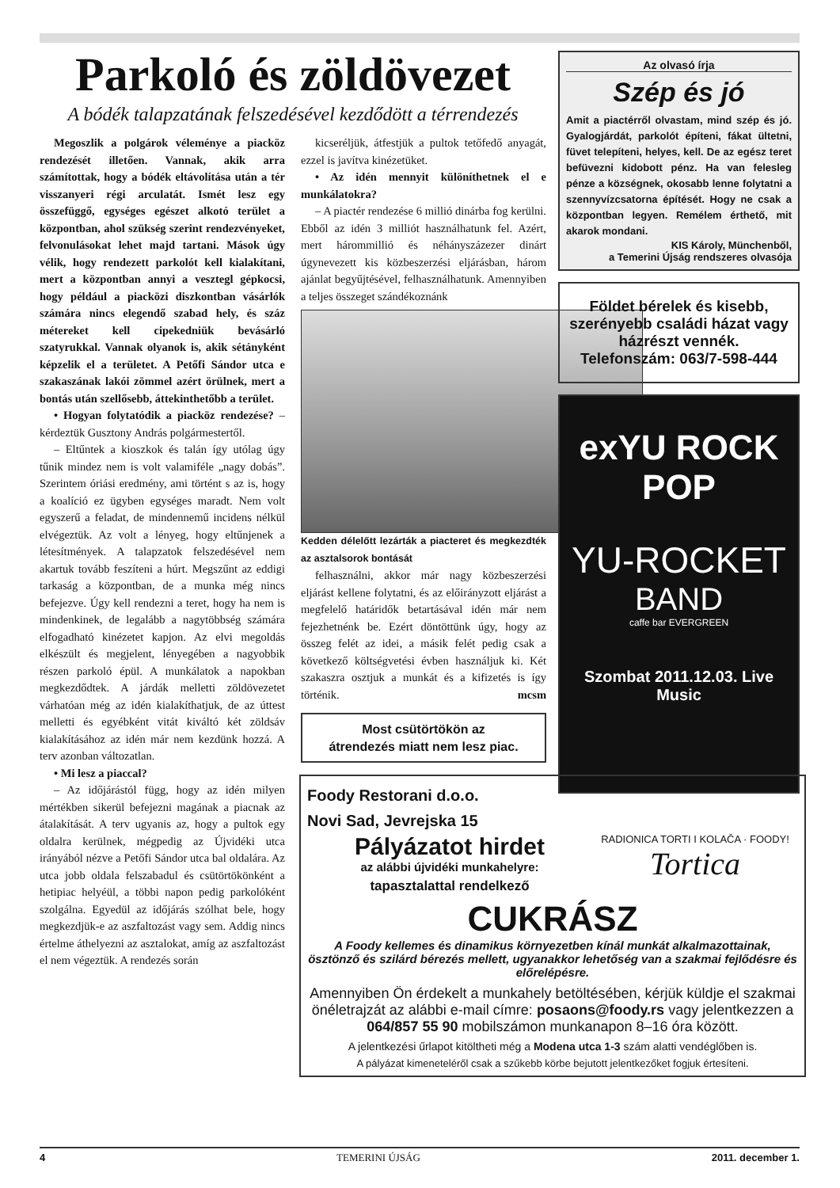Parkoló és zöldövezet
A bódék talapzatának felszedésével kezdődött a térrendezés
Megoszlik a polgárok véleménye a piacköz rendezését illetően. Vannak, akik arra számítottak, hogy a bódék eltávolítása után a tér visszanyeri régi arculatát. Ismét lesz egy összefüggő, egységes egészet alkotó terület a központban, ahol szükség szerint rendezvényeket, felvonulásokat lehet majd tartani. Mások úgy vélik, hogy rendezett parkolót kell kialakítani, mert a központban annyi a vesztegl gépkocsi, hogy például a piacközi diszkontban vásárlók számára nincs elegendő szabad hely, és száz métereket kell cipekedniük bevásárló szatyrukkal. Vannak olyanok is, akik sétányként képzelik el a területet. A Petőfi Sándor utca e szakaszának lakói zömmel azért örülnek, mert a bontás után szellősebb, áttekinthetőbb a terület.
• Hogyan folytatódik a piacköz rendezése? – kérdeztük Gusztony András polgármestertől.
– Eltűntek a kioszkok és talán így utólag úgy tűnik mindez nem is volt valamiféle „nagy dobás”. Szerintem óriási eredmény, ami történt s az is, hogy a koalíció ez ügyben egységes maradt. Nem volt egyszerű a feladat, de mindennemű incidens nélkül elvégeztük. Az volt a lényeg, hogy eltűnjenek a létesítmények. A talapzatok felszedésével nem akartuk tovább feszíteni a húrt. Megszűnt az eddigi tarkaság a központban, de a munka még nincs befejezve. Úgy kell rendezni a teret, hogy ha nem is mindenkinek, de legalább a nagytöbbség számára elfogadható kinézetet kapjon. Az elvi megoldás elkészült és megjelent, lényegében a nagyobbik részen parkoló épül. A munkálatok a napokban megkezdődtek. A járdák melletti zöldövezetet várhatóan még az idén kialakíthatjuk, de az úttest melletti és egyébként vitát kiváltó két zöldsáv kialakításához az idén már nem kezdünk hozzá. A terv azonban változatlan.
• Mi lesz a piaccal?
– Az időjárástól függ, hogy az idén milyen mértékben sikerül befejezni magának a piacnak az átalakítását. A terv ugyanis az, hogy a pultok egy oldalra kerülnek, mégpedig az Újvidéki utca irányából nézve a Petőfi Sándor utca bal oldalára. Az utca jobb oldala felszabadul és csütörtökönként a hetipiac helyéül, a többi napon pedig parkolóként szolgálna. Egyedül az időjárás szólhat bele, hogy megkezdjük-e az aszfaltozást vagy sem. Addig nincs értelme áthelyezni az asztalokat, amíg az aszfaltozást el nem végeztük. A rendezés során
kicseréljük, átfestjük a pultok tetőfedő anyagát, ezzel is javítva kinézetüket.
• Az idén mennyit különíthetnek el e munkálatokra?
– A piactér rendezése 6 millió dinárba fog kerülni. Ebből az idén 3 milliót használhatunk fel. Azért, mert hárommillió és néhányszázezer dinárt úgynevezett kis közbeszerzési eljárásban, három ajánlat begyűjtésével, felhasználhatunk. Amennyiben a teljes összeget szándékoznánk
Kedden délelőtt lezárták a piacteret és megkezdték az asztalsorok bontását
felhasználni, akkor már nagy közbeszerzési eljárást kellene folytatni, és az előirányzott eljárást a megfelelő határidők betartásával idén már nem fejezhetnénk be. Ezért döntöttünk úgy, hogy az összeg felét az idei, a másik felét pedig csak a következő költségvetési évben használjuk ki. Két szakaszra osztjuk a munkát és a kifizetés is így történik. mcsm
Most csütörtökön az
átrendezés miatt nem lesz piac.
Az olvasó írja
Szép és jó
Amit a piactérről olvastam, mind szép és jó. Gyalogjárdát, parkolót építeni, fákat ültetni, füvet telepíteni, helyes, kell. De az egész teret befüvezni kidobott pénz. Ha van felesleg pénze a községnek, okosabb lenne folytatni a szennyvízcsatorna építését. Hogy ne csak a központban legyen. Remélem érthető, mit akarok mondani.
KIS Károly, Münchenből,
a Temerini Újság rendszeres olvasója
Földet bérelek és kisebb, szerényebb családi házat vagy házrészt vennék.
Telefonszám: 063/7-598-444
exYU ROCK POP
YU-ROCKET
BAND
caffe bar EVERGREEN
Szombat 2011.12.03. Live Music
Foody Restorani d.o.o.
Novi Sad, Jevrejska 15
RADIONICA TORTI I KOLAČA · FOODY! Tortica
Pályázatot hirdet
az alábbi újvidéki munkahelyre:
tapasztalattal rendelkező
CUKRÁSZ
A Foody kellemes és dinamikus környezetben kínál munkát alkalmazottainak, ösztönző és szilárd bérezés mellett, ugyanakkor lehetőség van a szakmai fejlődésre és előrelépésre.
Amennyiben Ön érdekelt a munkahely betöltésében, kérjük küldje el szakmai önéletrajzát az alábbi e-mail címre: posaons@foody.rs vagy jelentkezzen a 064/857 55 90 mobilszámon munkanapon 8–16 óra között.
A jelentkezési űrlapot kitöltheti még a Modena utca 1-3 szám alatti vendéglőben is.
A pályázat kimeneteléről csak a szűkebb körbe bejutott jelentkezőket fogjuk értesíteni.
4 TEMERINI ÚJSÁG 2011. december 1.